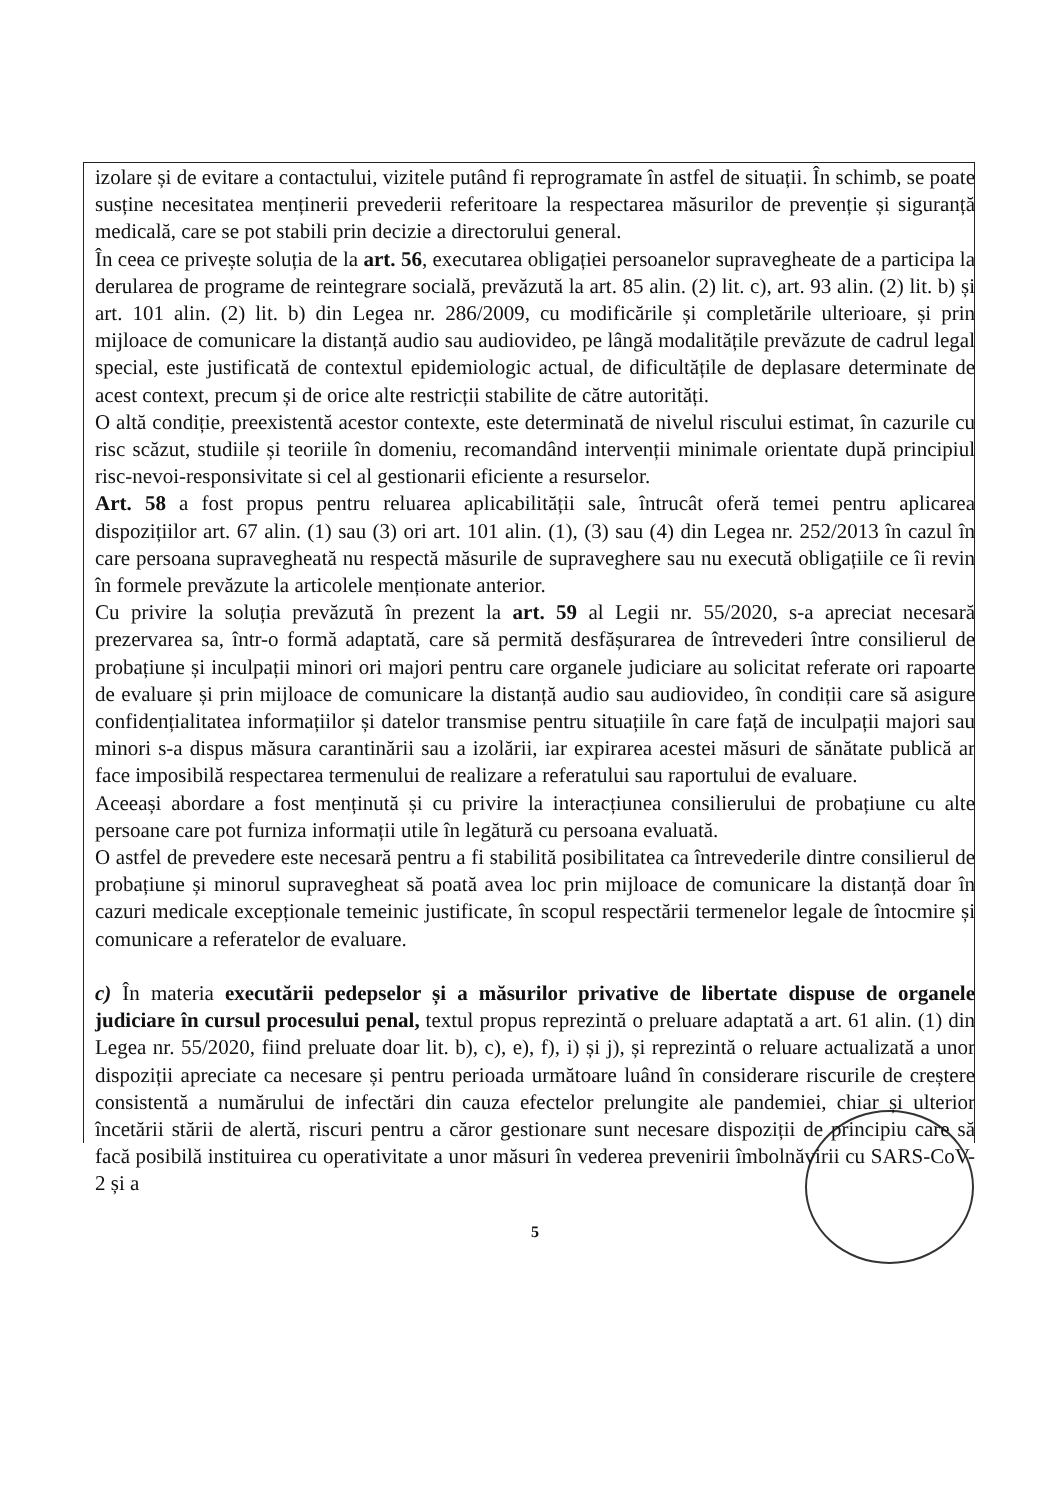izolare și de evitare a contactului, vizitele putând fi reprogramate în astfel de situații. În schimb, se poate susține necesitatea menținerii prevederii referitoare la respectarea măsurilor de prevenție și siguranță medicală, care se pot stabili prin decizie a directorului general.
În ceea ce privește soluția de la art. 56, executarea obligației persoanelor supravegheate de a participa la derularea de programe de reintegrare socială, prevăzută la art. 85 alin. (2) lit. c), art. 93 alin. (2) lit. b) și art. 101 alin. (2) lit. b) din Legea nr. 286/2009, cu modificările și completările ulterioare, și prin mijloace de comunicare la distanță audio sau audiovideo, pe lângă modalitățile prevăzute de cadrul legal special, este justificată de contextul epidemiologic actual, de dificultățile de deplasare determinate de acest context, precum și de orice alte restricții stabilite de către autorități.
O altă condiție, preexistentă acestor contexte, este determinată de nivelul riscului estimat, în cazurile cu risc scăzut, studiile și teoriile în domeniu, recomandând intervenții minimale orientate după principiul risc-nevoi-responsivitate si cel al gestionarii eficiente a resurselor.
Art. 58 a fost propus pentru reluarea aplicabilității sale, întrucât oferă temei pentru aplicarea dispozițiilor art. 67 alin. (1) sau (3) ori art. 101 alin. (1), (3) sau (4) din Legea nr. 252/2013 în cazul în care persoana supravegheată nu respectă măsurile de supraveghere sau nu execută obligațiile ce îi revin în formele prevăzute la articolele menționate anterior.
Cu privire la soluția prevăzută în prezent la art. 59 al Legii nr. 55/2020, s-a apreciat necesară prezervarea sa, într-o formă adaptată, care să permită desfășurarea de întrevederi între consilierul de probațiune și inculpații minori ori majori pentru care organele judiciare au solicitat referate ori rapoarte de evaluare și prin mijloace de comunicare la distanță audio sau audiovideo, în condiții care să asigure confidențialitatea informațiilor și datelor transmise pentru situațiile în care față de inculpații majori sau minori s-a dispus măsura carantinării sau a izolării, iar expirarea acestei măsuri de sănătate publică ar face imposibilă respectarea termenului de realizare a referatului sau raportului de evaluare.
Aceeași abordare a fost menținută și cu privire la interacțiunea consilierului de probațiune cu alte persoane care pot furniza informații utile în legătură cu persoana evaluată.
O astfel de prevedere este necesară pentru a fi stabilită posibilitatea ca întrevederile dintre consilierul de probațiune și minorul supravegheat să poată avea loc prin mijloace de comunicare la distanță doar în cazuri medicale excepționale temeinic justificate, în scopul respectării termenelor legale de întocmire și comunicare a referatelor de evaluare.
c) În materia executării pedepselor și a măsurilor privative de libertate dispuse de organele judiciare în cursul procesului penal, textul propus reprezintă o preluare adaptată a art. 61 alin. (1) din Legea nr. 55/2020, fiind preluate doar lit. b), c), e), f), i) și j), și reprezintă o reluare actualizată a unor dispoziții apreciate ca necesare și pentru perioada următoare luând în considerare riscurile de creștere consistentă a numărului de infectări din cauza efectelor prelungite ale pandemiei, chiar și ulterior încetării stării de alertă, riscuri pentru a căror gestionare sunt necesare dispoziții de principiu care să facă posibilă instituirea cu operativitate a unor măsuri în vederea prevenirii îmbolnăvirii cu SARS-CoV-2 și a
5